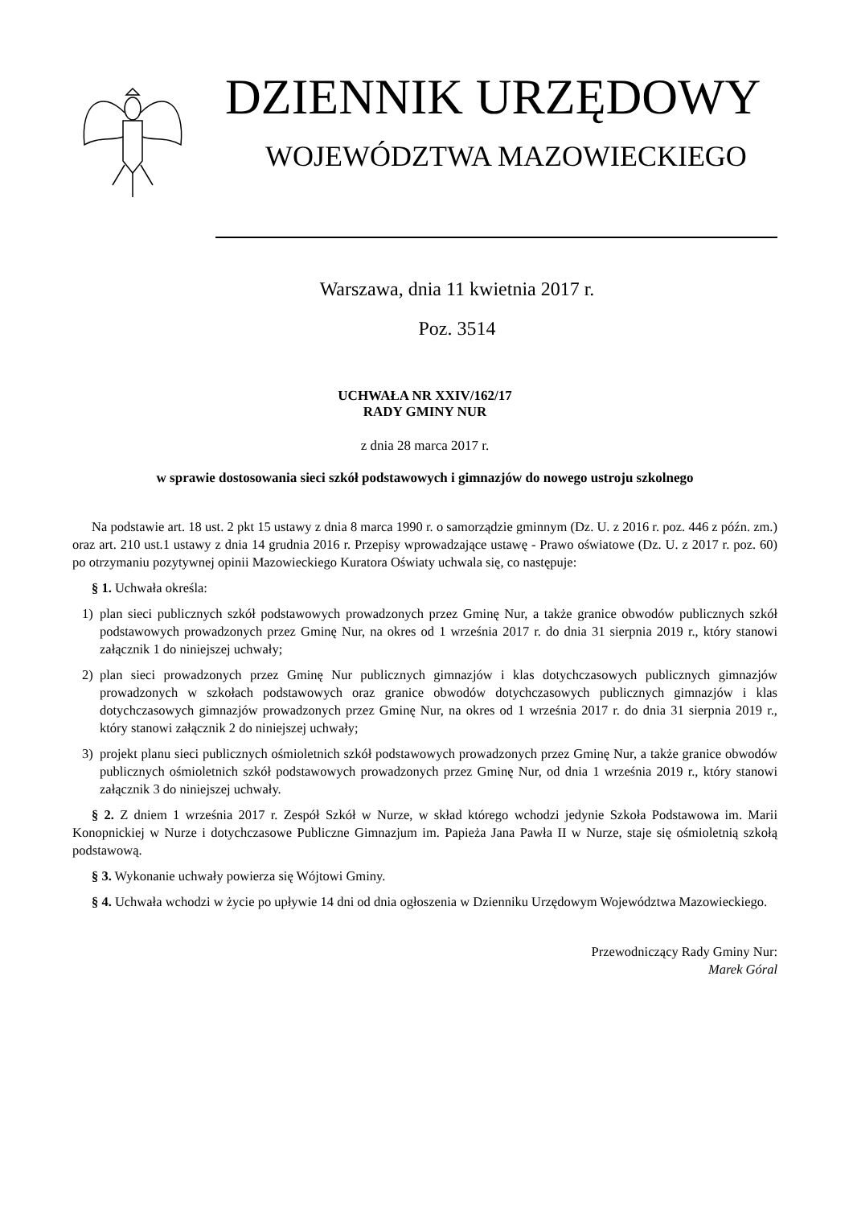DZIENNIK URZĘDOWY
WOJEWÓDZTWA MAZOWIECKIEGO
Warszawa, dnia 11 kwietnia 2017 r.
Poz. 3514
UCHWAŁA NR XXIV/162/17
RADY GMINY NUR
z dnia 28 marca 2017 r.
w sprawie dostosowania sieci szkół podstawowych i gimnazjów do nowego ustroju szkolnego
Na podstawie art. 18 ust. 2 pkt 15 ustawy z dnia 8 marca 1990 r. o samorządzie gminnym (Dz. U. z 2016 r. poz. 446 z późn. zm.) oraz art. 210 ust.1 ustawy z dnia 14 grudnia 2016 r. Przepisy wprowadzające ustawę - Prawo oświatowe (Dz. U. z 2017 r. poz. 60) po otrzymaniu pozytywnej opinii Mazowieckiego Kuratora Oświaty uchwala się, co następuje:
§ 1. Uchwała określa:
1) plan sieci publicznych szkół podstawowych prowadzonych przez Gminę Nur, a także granice obwodów publicznych szkół podstawowych prowadzonych przez Gminę Nur, na okres od 1 września 2017 r. do dnia 31 sierpnia 2019 r., który stanowi załącznik 1 do niniejszej uchwały;
2) plan sieci prowadzonych przez Gminę Nur publicznych gimnazjów i klas dotychczasowych publicznych gimnazjów prowadzonych w szkołach podstawowych oraz granice obwodów dotychczasowych publicznych gimnazjów i klas dotychczasowych gimnazjów prowadzonych przez Gminę Nur, na okres od 1 września 2017 r. do dnia 31 sierpnia 2019 r., który stanowi załącznik 2 do niniejszej uchwały;
3) projekt planu sieci publicznych ośmioletnich szkół podstawowych prowadzonych przez Gminę Nur, a także granice obwodów publicznych ośmioletnich szkół podstawowych prowadzonych przez Gminę Nur, od dnia 1 września 2019 r., który stanowi załącznik 3 do niniejszej uchwały.
§ 2. Z dniem 1 września 2017 r. Zespół Szkół w Nurze, w skład którego wchodzi jedynie Szkoła Podstawowa im. Marii Konopnickiej w Nurze i dotychczasowe Publiczne Gimnazjum im. Papieża Jana Pawła II w Nurze, staje się ośmioletnią szkołą podstawową.
§ 3. Wykonanie uchwały powierza się Wójtowi Gminy.
§ 4. Uchwała wchodzi w życie po upływie 14 dni od dnia ogłoszenia w Dzienniku Urzędowym Województwa Mazowieckiego.
Przewodniczący Rady Gminy Nur:
Marek Góral